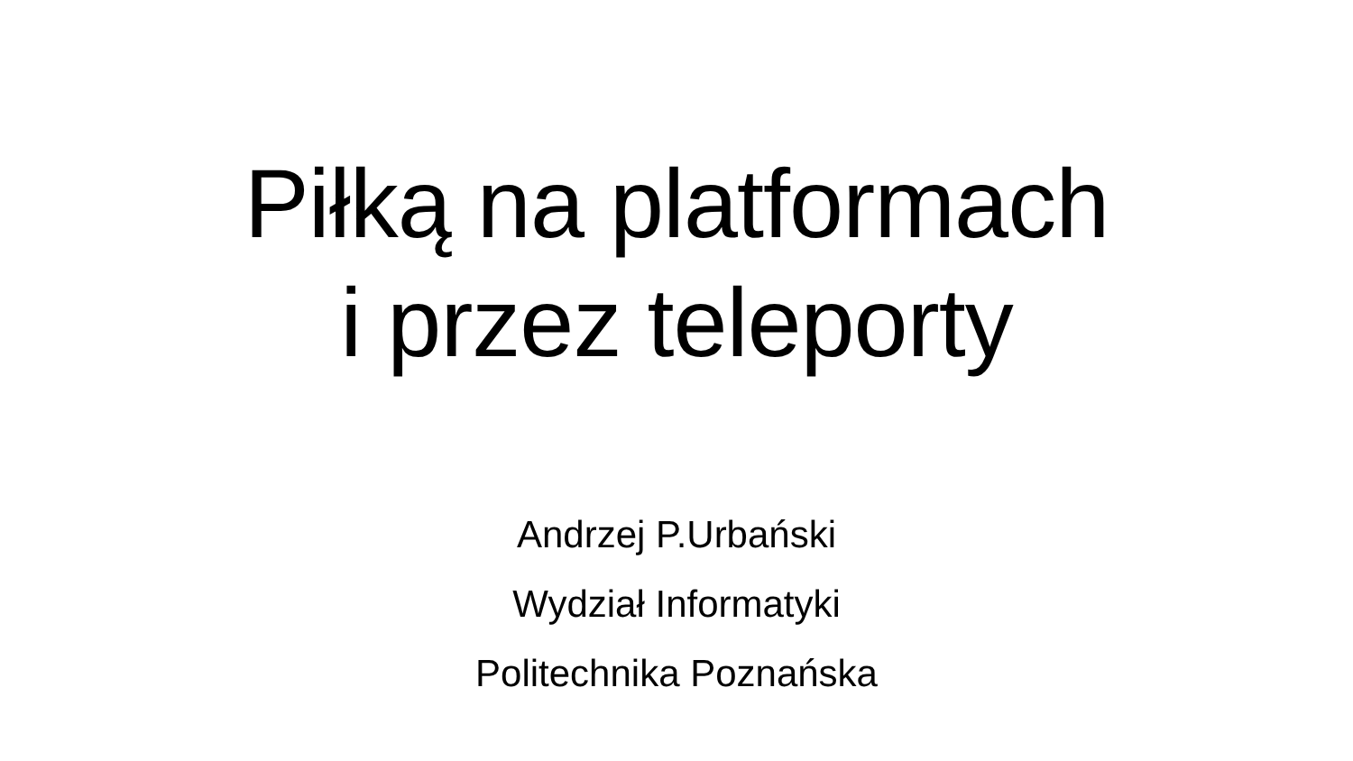Piłką na platformach
i przez teleporty
Andrzej P.Urbański
Wydział Informatyki
Politechnika Poznańska